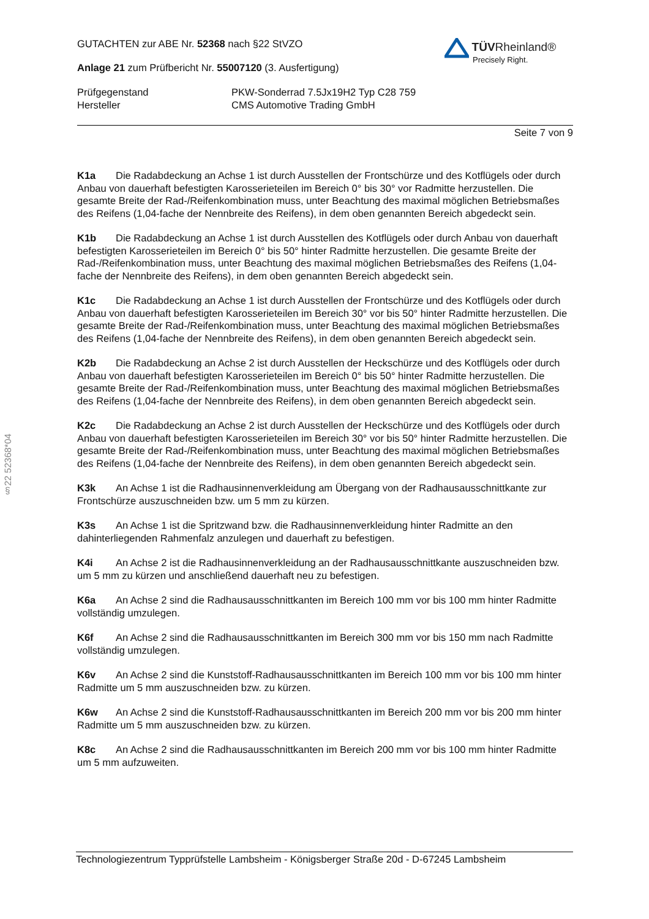§22 52368*04
GUTACHTEN zur ABE Nr. 52368 nach §22 StVZO
TÜVRheinland®
Precisely Right.
Anlage 21 zum Prüfbericht Nr. 55007120 (3. Ausfertigung)
Prüfgegenstand PKW-Sonderrad 7.5Jx19H2 Typ C28 759
Hersteller CMS Automotive Trading GmbH
Seite 7 von 9
K1a Die Radabdeckung an Achse 1 ist durch Ausstellen der Frontschürze und des Kotflügels oder durch Anbau von dauerhaft befestigten Karosserieteilen im Bereich 0° bis 30° vor Radmitte herzustellen. Die gesamte Breite der Rad-/Reifenkombination muss, unter Beachtung des maximal möglichen Betriebsmaßes des Reifens (1,04-fache der Nennbreite des Reifens), in dem oben genannten Bereich abgedeckt sein.
K1b Die Radabdeckung an Achse 1 ist durch Ausstellen des Kotflügels oder durch Anbau von dauerhaft befestigten Karosserieteilen im Bereich 0° bis 50° hinter Radmitte herzustellen. Die gesamte Breite der Rad-/Reifenkombination muss, unter Beachtung des maximal möglichen Betriebsmaßes des Reifens (1,04-fache der Nennbreite des Reifens), in dem oben genannten Bereich abgedeckt sein.
K1c Die Radabdeckung an Achse 1 ist durch Ausstellen der Frontschürze und des Kotflügels oder durch Anbau von dauerhaft befestigten Karosserieteilen im Bereich 30° vor bis 50° hinter Radmitte herzustellen. Die gesamte Breite der Rad-/Reifenkombination muss, unter Beachtung des maximal möglichen Betriebsmaßes des Reifens (1,04-fache der Nennbreite des Reifens), in dem oben genannten Bereich abgedeckt sein.
K2b Die Radabdeckung an Achse 2 ist durch Ausstellen der Heckschürze und des Kotflügels oder durch Anbau von dauerhaft befestigten Karosserieteilen im Bereich 0° bis 50° hinter Radmitte herzustellen. Die gesamte Breite der Rad-/Reifenkombination muss, unter Beachtung des maximal möglichen Betriebsmaßes des Reifens (1,04-fache der Nennbreite des Reifens), in dem oben genannten Bereich abgedeckt sein.
K2c Die Radabdeckung an Achse 2 ist durch Ausstellen der Heckschürze und des Kotflügels oder durch Anbau von dauerhaft befestigten Karosserieteilen im Bereich 30° vor bis 50° hinter Radmitte herzustellen. Die gesamte Breite der Rad-/Reifenkombination muss, unter Beachtung des maximal möglichen Betriebsmaßes des Reifens (1,04-fache der Nennbreite des Reifens), in dem oben genannten Bereich abgedeckt sein.
K3k An Achse 1 ist die Radhausinnenverkleidung am Übergang von der Radhausausschnittkante zur Frontschürze auszuschneiden bzw. um 5 mm zu kürzen.
K3s An Achse 1 ist die Spritzwand bzw. die Radhausinnenverkleidung hinter Radmitte an den dahinterliegenden Rahmenfalz anzulegen und dauerhaft zu befestigen.
K4i An Achse 2 ist die Radhausinnenverkleidung an der Radhausausschnittkante auszuschneiden bzw. um 5 mm zu kürzen und anschließend dauerhaft neu zu befestigen.
K6a An Achse 2 sind die Radhausausschnittkanten im Bereich 100 mm vor bis 100 mm hinter Radmitte vollständig umzulegen.
K6f An Achse 2 sind die Radhausausschnittkanten im Bereich 300 mm vor bis 150 mm nach Radmitte vollständig umzulegen.
K6v An Achse 2 sind die Kunststoff-Radhausausschnittkanten im Bereich 100 mm vor bis 100 mm hinter Radmitte um 5 mm auszuschneiden bzw. zu kürzen.
K6w An Achse 2 sind die Kunststoff-Radhausausschnittkanten im Bereich 200 mm vor bis 200 mm hinter Radmitte um 5 mm auszuschneiden bzw. zu kürzen.
K8c An Achse 2 sind die Radhausausschnittkanten im Bereich 200 mm vor bis 100 mm hinter Radmitte um 5 mm aufzuweiten.
Technologiezentrum Typprüfstelle Lambsheim - Königsberger Straße 20d - D-67245 Lambsheim